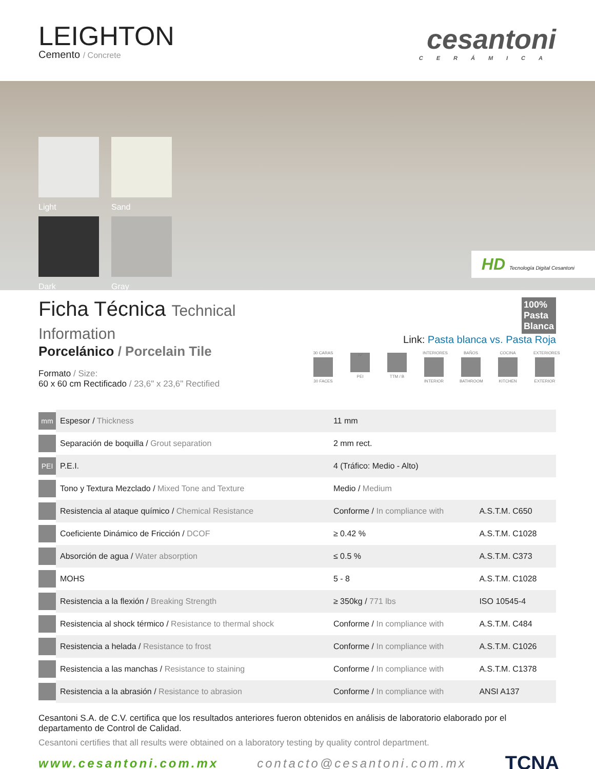LEIGHTON
Cemento / Concrete
cesantoni
CERÁMICA
Light
Sand
Dark
Gray
HD Tecnología Digital Cesantoni
Ficha Técnica Technical Information
Porcelánico / Porcelain Tile
Formato / Size:
60 x 60 cm Rectificado / 23,6" x 23,6" Rectified
100%
Pasta
Blanca
Link: Pasta blanca vs. Pasta Roja
30 CARAS 30 FACES
IV
PEI
TTM / B INTERIORES INTERIOR
BAÑOS BATHROOM
COCINA KITCHEN
EXTERIORES EXTERIOR
| mm | Espesor / Thickness | 11 mm | |
| | Separación de boquilla / Grout separation | 2 mm rect. | |
| PEI | P.E.I. | 4 (Tráfico: Medio - Alto) | |
| | Tono y Textura Mezclado / Mixed Tone and Texture | Medio / Medium | |
| | Resistencia al ataque químico / Chemical Resistance | Conforme / In compliance with | A.S.T.M. C650 |
| | Coeficiente Dinámico de Fricción / DCOF | ≥ 0.42 % | A.S.T.M. C1028 |
| | Absorción de agua / Water absorption | ≤ 0.5 % | A.S.T.M. C373 |
| | MOHS | 5 - 8 | A.S.T.M. C1028 |
| | Resistencia a la flexión / Breaking Strength | ≥ 350kg / 771 lbs | ISO 10545-4 |
| | Resistencia al shock térmico / Resistance to thermal shock | Conforme / In compliance with | A.S.T.M. C484 |
| | Resistencia a helada / Resistance to frost | Conforme / In compliance with | A.S.T.M. C1026 |
| | Resistencia a las manchas / Resistance to staining | Conforme / In compliance with | A.S.T.M. C1378 |
| | Resistencia a la abrasión / Resistance to abrasion | Conforme / In compliance with | ANSI A137 |
Cesantoni S.A. de C.V. certifica que los resultados anteriores fueron obtenidos en análisis de laboratorio elaborado por el departamento de Control de Calidad.
Cesantoni certifies that all results were obtained on a laboratory testing by quality control department.
www.cesantoni.com.mx contacto@cesantoni.com.mx TCNA